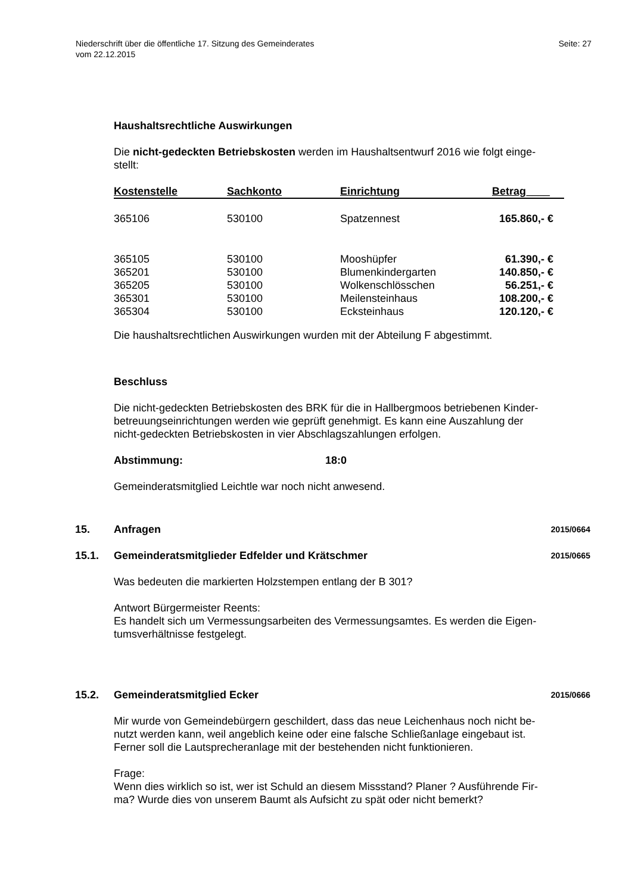Niederschrift über die öffentliche 17. Sitzung des Gemeinderates
vom 22.12.2015
Seite: 27
Haushaltsrechtliche Auswirkungen
Die nicht-gedeckten Betriebskosten werden im Haushaltsentwurf 2016 wie folgt einge-
stellt:
| Kostenstelle | Sachkonto | Einrichtung | Betrag____ |
| --- | --- | --- | --- |
| 365106 | 530100 | Spatzennest | 165.860,- € |
| 365105 | 530100 | Mooshüpfer | 61.390,- € |
| 365201 | 530100 | Blumenkindergarten | 140.850,- € |
| 365205 | 530100 | Wolkenschlösschen | 56.251,- € |
| 365301 | 530100 | Meilensteinhaus | 108.200,- € |
| 365304 | 530100 | Ecksteinhaus | 120.120,- € |
Die haushaltsrechtlichen Auswirkungen wurden mit der Abteilung F abgestimmt.
Beschluss
Die nicht-gedeckten Betriebskosten des BRK für die in Hallbergmoos betriebenen Kinder-
betreuungseinrichtungen werden wie geprüft genehmigt. Es kann eine Auszahlung der
nicht-gedeckten Betriebskosten in vier Abschlagszahlungen erfolgen.
Abstimmung: 18:0
Gemeinderatsmitglied Leichtle war noch nicht anwesend.
15. Anfragen 2015/0664
15.1. Gemeinderatsmitglieder Edfelder und Krätschmer 2015/0665
Was bedeuten die markierten Holzstempen entlang der B 301?
Antwort Bürgermeister Reents:
Es handelt sich um Vermessungsarbeiten des Vermessungsamtes. Es werden die Eigen-
tumsverhältnisse festgelegt.
15.2. Gemeinderatsmitglied Ecker 2015/0666
Mir wurde von Gemeindebürgern geschildert, dass das neue Leichenhaus noch nicht be-
nutzt werden kann, weil angeblich keine oder eine falsche Schließanlage eingebaut ist.
Ferner soll die Lautsprecheranlage mit der bestehenden nicht funktionieren.
Frage:
Wenn dies wirklich so ist, wer ist Schuld an diesem Missstand? Planer ? Ausführende Fir-
ma? Wurde dies von unserem Baumt als Aufsicht zu spät oder nicht bemerkt?